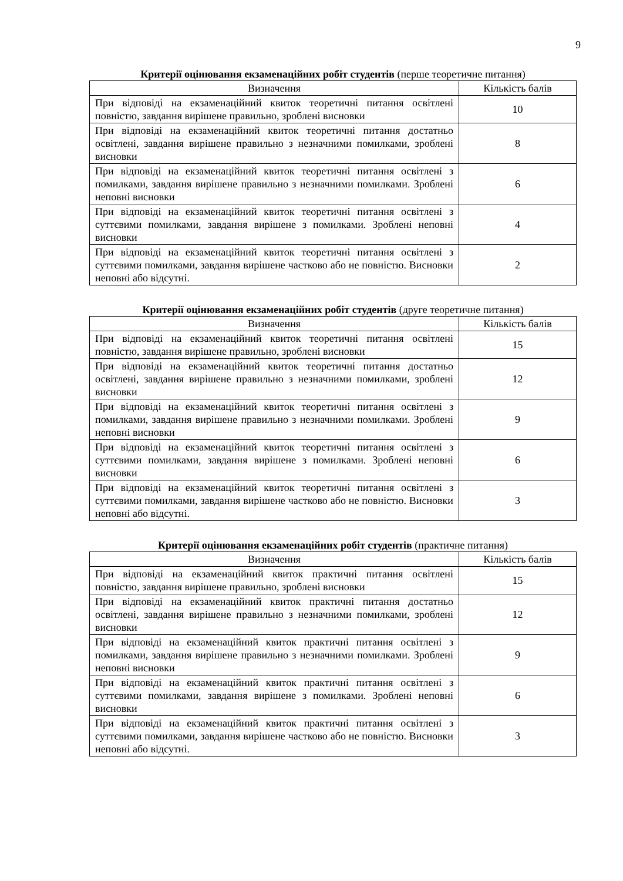9
Критерії оцінювання екзаменаційних робіт студентів (перше теоретичне питання)
| Визначення | Кількість балів |
| --- | --- |
| При відповіді на екзаменаційний квиток теоретичні питання освітлені повністю, завдання вирішене правильно, зроблені висновки | 10 |
| При відповіді на екзаменаційний квиток теоретичні питання достатньо освітлені, завдання вирішене правильно з незначними помилками, зроблені висновки | 8 |
| При відповіді на екзаменаційний квиток теоретичні питання освітлені з помилками, завдання вирішене правильно з незначними помилками. Зроблені неповні висновки | 6 |
| При відповіді на екзаменаційний квиток теоретичні питання освітлені з суттєвими помилками, завдання вирішене з помилками. Зроблені неповні висновки | 4 |
| При відповіді на екзаменаційний квиток теоретичні питання освітлені з суттєвими помилками, завдання вирішене частково або не повністю. Висновки неповні або відсутні. | 2 |
Критерії оцінювання екзаменаційних робіт студентів (друге теоретичне питання)
| Визначення | Кількість балів |
| --- | --- |
| При відповіді на екзаменаційний квиток теоретичні питання освітлені повністю, завдання вирішене правильно, зроблені висновки | 15 |
| При відповіді на екзаменаційний квиток теоретичні питання достатньо освітлені, завдання вирішене правильно з незначними помилками, зроблені висновки | 12 |
| При відповіді на екзаменаційний квиток теоретичні питання освітлені з помилками, завдання вирішене правильно з незначними помилками. Зроблені неповні висновки | 9 |
| При відповіді на екзаменаційний квиток теоретичні питання освітлені з суттєвими помилками, завдання вирішене з помилками. Зроблені неповні висновки | 6 |
| При відповіді на екзаменаційний квиток теоретичні питання освітлені з суттєвими помилками, завдання вирішене частково або не повністю. Висновки неповні або відсутні. | 3 |
Критерії оцінювання екзаменаційних робіт студентів (практичне питання)
| Визначення | Кількість балів |
| --- | --- |
| При відповіді на екзаменаційний квиток практичні питання освітлені повністю, завдання вирішене правильно, зроблені висновки | 15 |
| При відповіді на екзаменаційний квиток практичні питання достатньо освітлені, завдання вирішене правильно з незначними помилками, зроблені висновки | 12 |
| При відповіді на екзаменаційний квиток практичні питання освітлені з помилками, завдання вирішене правильно з незначними помилками. Зроблені неповні висновки | 9 |
| При відповіді на екзаменаційний квиток практичні питання освітлені з суттєвими помилками, завдання вирішене з помилками. Зроблені неповні висновки | 6 |
| При відповіді на екзаменаційний квиток практичні питання освітлені з суттєвими помилками, завдання вирішене частково або не повністю. Висновки неповні або відсутні. | 3 |